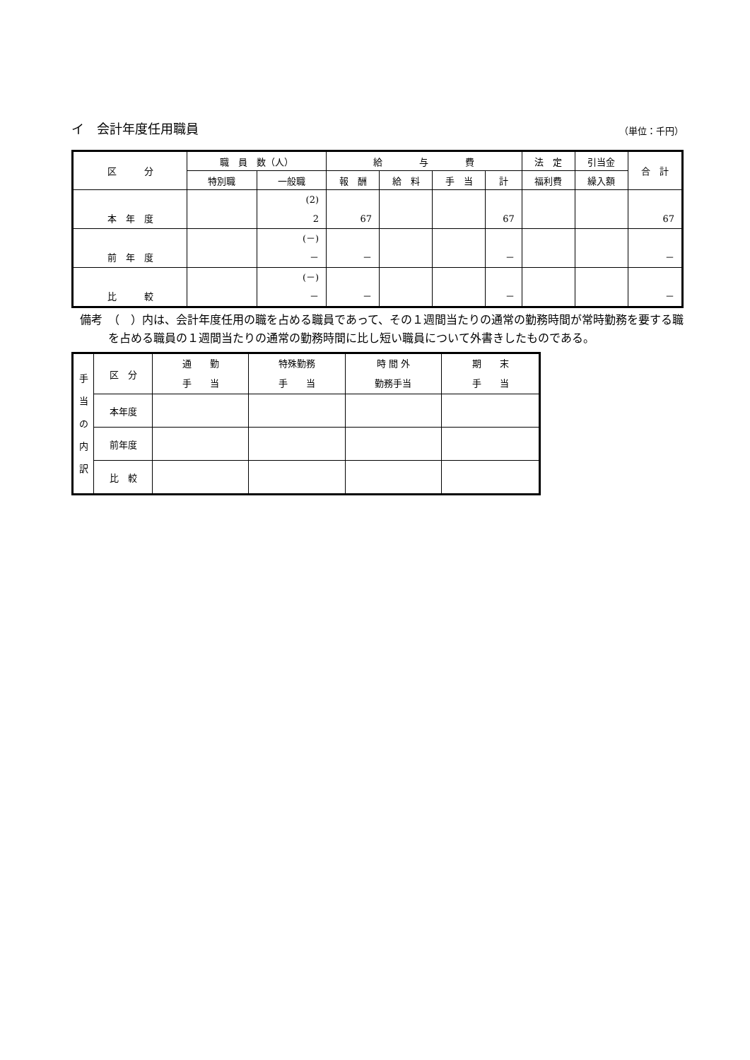イ　会計年度任用職員 （単位：千円）
| 区 分 | 職 員 数（人） | | 給 与 費 | | | | 法 定 | 引当金 | 合 計 |
| --- | --- | --- | --- | --- | --- | --- | --- | --- | --- |
| | 特別職 | 一般職 | 報 酬 | 給 料 | 手 当 | 計 | 福利費 | 繰入額 | |
| 本 年 度 | | (2) 2 | 67 | | | 67 | | | 67 |
| 前 年 度 | | (－) － | － | | | － | | | － |
| 比 較 | | (－) － | － | | | － | | | － |
備考　（　）内は、会計年度任用の職を占める職員であって、その１週間当たりの通常の勤務時間が常時勤務を要する職を占める職員の１週間当たりの通常の勤務時間に比し短い職員について外書きしたものである。
| 手 当 の 内 訳 | 区 分 | 通 勤 手 当 | 特殊勤務 手 当 | 時 間 外 勤務手当 | 期 末 手 当 |
| | 本年度 | | | | |
| | 前年度 | | | | |
| | 比 較 | | | | |